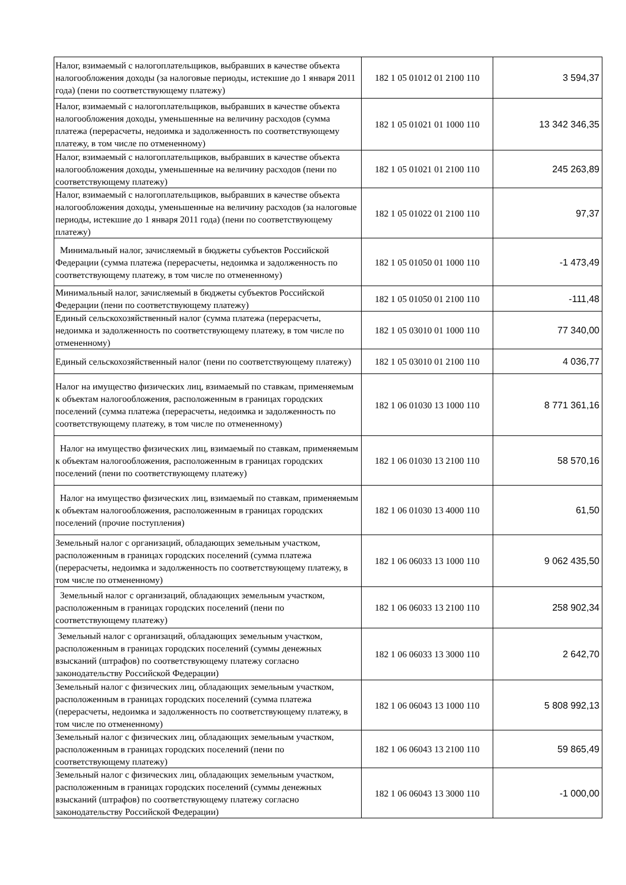| Налог, взимаемый с налогоплательщиков, выбравших в качестве объекта налогообложения доходы (за налоговые периоды, истекшие до 1 января 2011 года) (пени по соответствующему платежу) | 182 1 05 01012 01 2100 110 | 3 594,37 |
| Налог, взимаемый с налогоплательщиков, выбравших в качестве объекта налогообложения доходы, уменьшенные на величину расходов (сумма платежа (перерасчеты, недоимка и задолженность по соответствующему платежу, в том числе по отмененному) | 182 1 05 01021 01 1000 110 | 13 342 346,35 |
| Налог, взимаемый с налогоплательщиков, выбравших в качестве объекта налогообложения доходы, уменьшенные на величину расходов (пени по соответствующему платежу) | 182 1 05 01021 01 2100 110 | 245 263,89 |
| Налог, взимаемый с налогоплательщиков, выбравших в качестве объекта налогообложения доходы, уменьшенные на величину расходов (за налоговые периоды, истекшие до 1 января 2011 года) (пени по соответствующему платежу) | 182 1 05 01022 01 2100 110 | 97,37 |
| Минимальный налог, зачисляемый в бюджеты субъектов Российской Федерации (сумма платежа (перерасчеты, недоимка и задолженность по соответствующему платежу, в том числе по отмененному) | 182 1 05 01050 01 1000 110 | -1 473,49 |
| Минимальный налог, зачисляемый в бюджеты субъектов Российской Федерации (пени по соответствующему платежу) | 182 1 05 01050 01 2100 110 | -111,48 |
| Единый сельскохозяйственный налог (сумма платежа (перерасчеты, недоимка и задолженность по соответствующему платежу, в том числе по отмененному) | 182 1 05 03010 01 1000 110 | 77 340,00 |
| Единый сельскохозяйственный налог (пени по соответствующему платежу) | 182 1 05 03010 01 2100 110 | 4 036,77 |
| Налог на имущество физических лиц, взимаемый по ставкам, применяемым к объектам налогообложения, расположенным в границах городских поселений (сумма платежа (перерасчеты, недоимка и задолженность по соответствующему платежу, в том числе по отмененному) | 182 1 06 01030 13 1000 110 | 8 771 361,16 |
| Налог на имущество физических лиц, взимаемый по ставкам, применяемым к объектам налогообложения, расположенным в границах городских поселений (пени по соответствующему платежу) | 182 1 06 01030 13 2100 110 | 58 570,16 |
| Налог на имущество физических лиц, взимаемый по ставкам, применяемым к объектам налогообложения, расположенным в границах городских поселений (прочие поступления) | 182 1 06 01030 13 4000 110 | 61,50 |
| Земельный налог с организаций, обладающих земельным участком, расположенным в границах городских поселений (сумма платежа (перерасчеты, недоимка и задолженность по соответствующему платежу, в том числе по отмененному) | 182 1 06 06033 13 1000 110 | 9 062 435,50 |
| Земельный налог с организаций, обладающих земельным участком, расположенным в границах городских поселений (пени по соответствующему платежу) | 182 1 06 06033 13 2100 110 | 258 902,34 |
| Земельный налог с организаций, обладающих земельным участком, расположенным в границах городских поселений (суммы денежных взысканий (штрафов) по соответствующему платежу согласно законодательству Российской Федерации) | 182 1 06 06033 13 3000 110 | 2 642,70 |
| Земельный налог с физических лиц, обладающих земельным участком, расположенным в границах городских поселений (сумма платежа (перерасчеты, недоимка и задолженность по соответствующему платежу, в том числе по отмененному) | 182 1 06 06043 13 1000 110 | 5 808 992,13 |
| Земельный налог с физических лиц, обладающих земельным участком, расположенным в границах городских поселений (пени по соответствующему платежу) | 182 1 06 06043 13 2100 110 | 59 865,49 |
| Земельный налог с физических лиц, обладающих земельным участком, расположенным в границах городских поселений (суммы денежных взысканий (штрафов) по соответствующему платежу согласно законодательству Российской Федерации) | 182 1 06 06043 13 3000 110 | -1 000,00 |